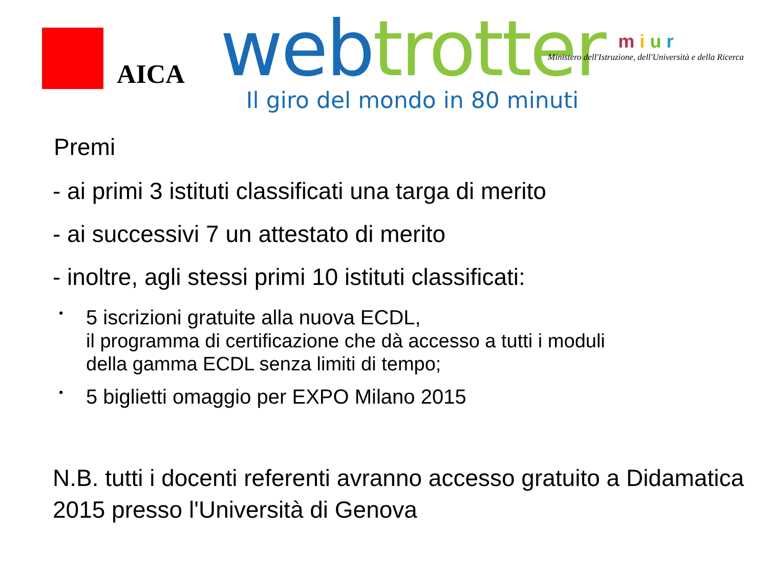AICA
web trotter
Il giro del mondo in 80 minuti
m i u r
Ministero dell'Istruzione, dell'Università e della Ricerca
Premi
- ai primi 3 istituti classificati una targa di merito
- ai successivi 7 un attestato di merito
- inoltre, agli stessi primi 10 istituti classificati:
• 5 iscrizioni gratuite alla nuova ECDL,
il programma di certificazione che dà accesso a tutti i moduli
della gamma ECDL senza limiti di tempo;
• 5 biglietti omaggio per EXPO Milano 2015
N.B. tutti i docenti referenti avranno accesso gratuito a Didamatica 2015 presso l'Università di Genova